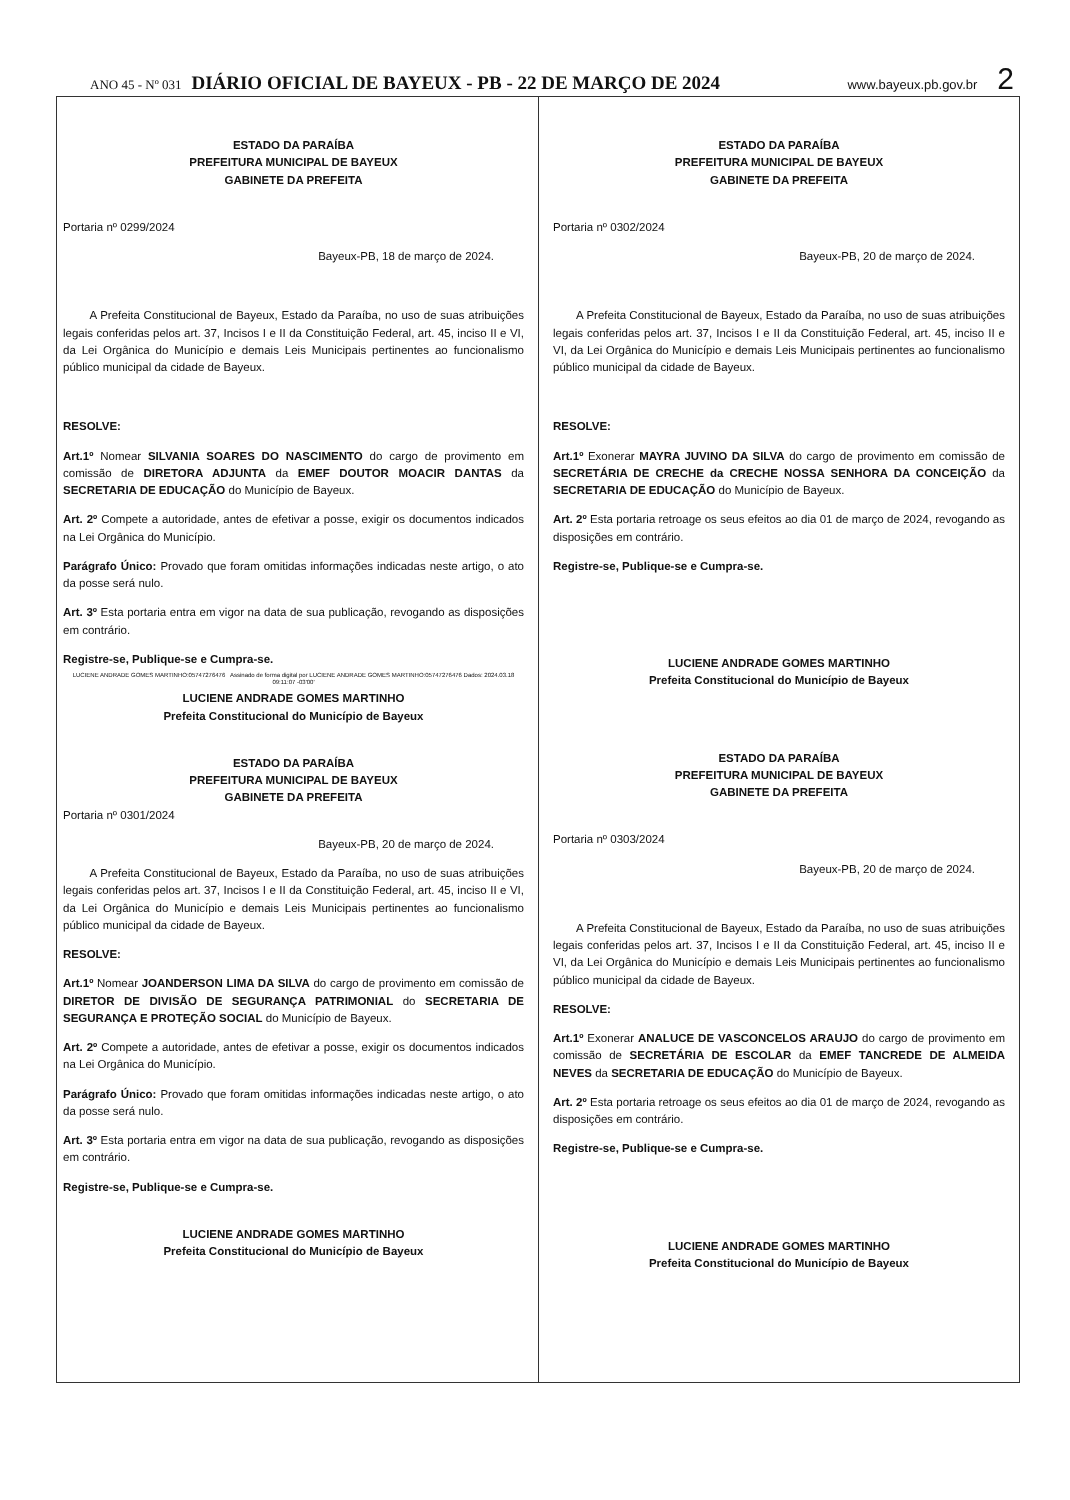ANO 45 - Nº 031 DIÁRIO OFICIAL DE BAYEUX - PB - 22 DE MARÇO DE 2024 www.bayeux.pb.gov.br 2
ESTADO DA PARAÍBA
PREFEITURA MUNICIPAL DE BAYEUX
GABINETE DA PREFEITA
Portaria nº 0299/2024
Bayeux-PB, 18 de março de 2024.
A Prefeita Constitucional de Bayeux, Estado da Paraíba, no uso de suas atribuições legais conferidas pelos art. 37, Incisos I e II da Constituição Federal, art. 45, inciso II e VI, da Lei Orgânica do Município e demais Leis Municipais pertinentes ao funcionalismo público municipal da cidade de Bayeux.
RESOLVE:
Art.1º Nomear SILVANIA SOARES DO NASCIMENTO do cargo de provimento em comissão de DIRETORA ADJUNTA da EMEF DOUTOR MOACIR DANTAS da SECRETARIA DE EDUCAÇÃO do Município de Bayeux.
Art. 2º Compete a autoridade, antes de efetivar a posse, exigir os documentos indicados na Lei Orgânica do Município.
Parágrafo Único: Provado que foram omitidas informações indicadas neste artigo, o ato da posse será nulo.
Art. 3º Esta portaria entra em vigor na data de sua publicação, revogando as disposições em contrário.
Registre-se, Publique-se e Cumpra-se.
LUCIENE ANDRADE GOMES MARTINHO:05747276476 Assinado de forma digital por LUCIENE ANDRADE GOMES MARTINHO:05747276476 Dados: 2024.03.18 09:11:07 -03'00'
LUCIENE ANDRADE GOMES MARTINHO
Prefeita Constitucional do Município de Bayeux
ESTADO DA PARAÍBA
PREFEITURA MUNICIPAL DE BAYEUX
GABINETE DA PREFEITA
Portaria nº 0301/2024
Bayeux-PB, 20 de março de 2024.
A Prefeita Constitucional de Bayeux, Estado da Paraíba, no uso de suas atribuições legais conferidas pelos art. 37, Incisos I e II da Constituição Federal, art. 45, inciso II e VI, da Lei Orgânica do Município e demais Leis Municipais pertinentes ao funcionalismo público municipal da cidade de Bayeux.
RESOLVE:
Art.1º Nomear JOANDERSON LIMA DA SILVA do cargo de provimento em comissão de DIRETOR DE DIVISÃO DE SEGURANÇA PATRIMONIAL do SECRETARIA DE SEGURANÇA E PROTEÇÃO SOCIAL do Município de Bayeux.
Art. 2º Compete a autoridade, antes de efetivar a posse, exigir os documentos indicados na Lei Orgânica do Município.
Parágrafo Único: Provado que foram omitidas informações indicadas neste artigo, o ato da posse será nulo.
Art. 3º Esta portaria entra em vigor na data de sua publicação, revogando as disposições em contrário.
Registre-se, Publique-se e Cumpra-se.
LUCIENE ANDRADE GOMES MARTINHO
Prefeita Constitucional do Município de Bayeux
ESTADO DA PARAÍBA
PREFEITURA MUNICIPAL DE BAYEUX
GABINETE DA PREFEITA
Portaria nº 0302/2024
Bayeux-PB, 20 de março de 2024.
A Prefeita Constitucional de Bayeux, Estado da Paraíba, no uso de suas atribuições legais conferidas pelos art. 37, Incisos I e II da Constituição Federal, art. 45, inciso II e VI, da Lei Orgânica do Município e demais Leis Municipais pertinentes ao funcionalismo público municipal da cidade de Bayeux.
RESOLVE:
Art.1º Exonerar MAYRA JUVINO DA SILVA do cargo de provimento em comissão de SECRETÁRIA DE CRECHE da CRECHE NOSSA SENHORA DA CONCEIÇÃO da SECRETARIA DE EDUCAÇÃO do Município de Bayeux.
Art. 2º Esta portaria retroage os seus efeitos ao dia 01 de março de 2024, revogando as disposições em contrário.
Registre-se, Publique-se e Cumpra-se.
LUCIENE ANDRADE GOMES MARTINHO
Prefeita Constitucional do Município de Bayeux
ESTADO DA PARAÍBA
PREFEITURA MUNICIPAL DE BAYEUX
GABINETE DA PREFEITA
Portaria nº 0303/2024
Bayeux-PB, 20 de março de 2024.
A Prefeita Constitucional de Bayeux, Estado da Paraíba, no uso de suas atribuições legais conferidas pelos art. 37, Incisos I e II da Constituição Federal, art. 45, inciso II e VI, da Lei Orgânica do Município e demais Leis Municipais pertinentes ao funcionalismo público municipal da cidade de Bayeux.
RESOLVE:
Art.1º Exonerar ANALUCE DE VASCONCELOS ARAUJO do cargo de provimento em comissão de SECRETÁRIA DE ESCOLAR da EMEF TANCREDE DE ALMEIDA NEVES da SECRETARIA DE EDUCAÇÃO do Município de Bayeux.
Art. 2º Esta portaria retroage os seus efeitos ao dia 01 de março de 2024, revogando as disposições em contrário.
Registre-se, Publique-se e Cumpra-se.
LUCIENE ANDRADE GOMES MARTINHO
Prefeita Constitucional do Município de Bayeux